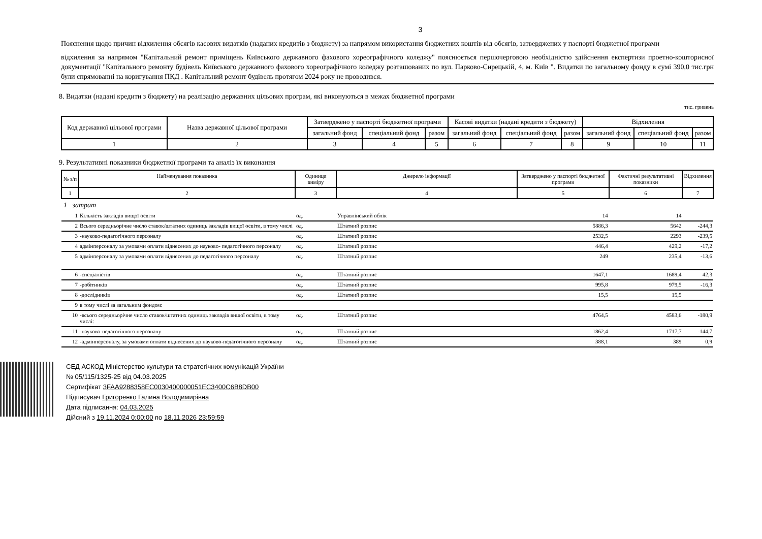3
Пояснення щодо причин відхилення обсягів касових видатків (наданих кредитів з бюджету) за напрямом використання бюджетних коштів від обсягів, затверджених у паспорті бюджетної програми
відхилення за напрямом "Капітальний ремонт приміщень Київського державного фахового хореографічного коледжу" пояснюється першочерговою необхідністю здійснення експертизи проетно-кошторисної документації "Капітального ремонту будівель Київського державного фахового хореографічного коледжу розташованих по вул. Парково-Сирецькій, 4, м. Київ ". Видатки по загальному фонду в сумі 390,0 тис.грн були спрямованні на коригування ПКД . Капітальний ремонт будівель протягом 2024 року не проводився.
8. Видатки (надані кредити з бюджету) на реалізацію державних цільових програм, які виконуються в межах бюджетної програми
тис. гривень
| Код державної цільової програми | Назва державної цільової програми | Затверджено у паспорті бюджетної програми | | | Касові видатки (надані кредити з бюджету) | | | Відхилення | | |
| --- | --- | --- | --- | --- | --- | --- | --- | --- | --- | --- |
| | | загальний фонд | спеціальний фонд | разом | загальний фонд | спеціальний фонд | разом | загальний фонд | спеціальний фонд | разом |
| 1 | 2 | 3 | 4 | 5 | 6 | 7 | 8 | 9 | 10 | 11 |
9. Результативні показники бюджетної програми та аналіз їх виконання
| № з/п | Найменування показника | Одиниця виміру | Джерело інформації | Затверджено у паспорті бюджетної програми | Фактичні результативні показники | Відхилення |
| --- | --- | --- | --- | --- | --- | --- |
| 1 | 2 | 3 | 4 | 5 | 6 | 7 |
| 1 затрат | | | | | | |
| 1 | Кількість закладів вищої освіти | од. | Управлінський облік | 14 | 14 | |
| 2 | Всього середньорічне число ставок/штатних одиниць закладів вищої освіти, в тому числі | од. | Штатний розпис | 5886,3 | 5642 | -244,3 |
| 3 | -науково-педагогічного персоналу | од. | Штатний розпис | 2532,5 | 2293 | -239,5 |
| 4 | адмінперсоналу за умовами оплати віднесених до науково- педагогічного персоналу | од. | Штатний розпис | 446,4 | 429,2 | -17,2 |
| 5 | адмінперсоналу за умовами оплати віднесених до педагогічного персоналу | од. | Штатний розпис | 249 | 235,4 | -13,6 |
| 6 | -спеціалістів | од. | Штатний розпис | 1647,1 | 1689,4 | 42,3 |
| 7 | -робітників | од. | Штатний розпис | 995,8 | 979,5 | -16,3 |
| 8 | -дослідників | од. | Штатний розпис | 15,5 | 15,5 | |
| 9 | в тому числі за загальним фондом: | | | | | |
| 10 | -всього середньорічне число ставок/штатних одиниць закладів вищої освіти, в тому числі: | од. | Штатний розпис | 4764,5 | 4583,6 | -180,9 |
| 11 | -науково-педагогічного персоналу | од. | Штатний розпис | 1862,4 | 1717,7 | -144,7 |
| 12 | -адмінперсоналу, за умовами оплати віднесених до науково-педагогічного персоналу | од. | Штатний розпис | 388,1 | 389 | 0,9 |
СЕД АСКОД Міністерство культури та стратегічних комунікацій України
№ 05/115/1325-25 від 04.03.2025
Сертифікат 3FAA9288358EC0030400000051EC3400C6B8DB00
Підписувач Григоренко Галина Володимирівна
Дата підписання: 04.03.2025
Дійсний з 19.11.2024 0:00:00 по 18.11.2026 23:59:59